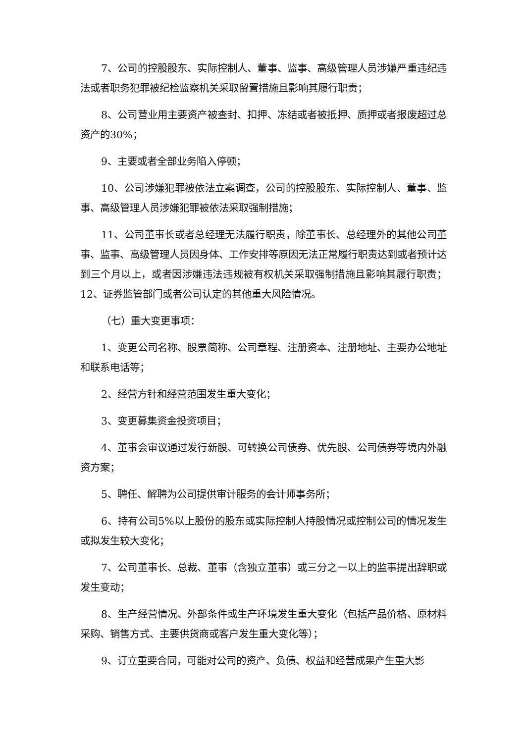7、公司的控股股东、实际控制人、董事、监事、高级管理人员涉嫌严重违纪违法或者职务犯罪被纪检监察机关采取留置措施且影响其履行职责；
8、公司营业用主要资产被查封、扣押、冻结或者被抵押、质押或者报废超过总资产的30%；
9、主要或者全部业务陷入停顿；
10、公司涉嫌犯罪被依法立案调查，公司的控股股东、实际控制人、董事、监事、高级管理人员涉嫌犯罪被依法采取强制措施；
11、公司董事长或者总经理无法履行职责，除董事长、总经理外的其他公司董事、监事、高级管理人员因身体、工作安排等原因无法正常履行职责达到或者预计达到三个月以上，或者因涉嫌违法违规被有权机关采取强制措施且影响其履行职责；12、证券监管部门或者公司认定的其他重大风险情况。
（七）重大变更事项：
1、变更公司名称、股票简称、公司章程、注册资本、注册地址、主要办公地址和联系电话等；
2、经营方针和经营范围发生重大变化；
3、变更募集资金投资项目；
4、董事会审议通过发行新股、可转换公司债券、优先股、公司债券等境内外融资方案；
5、聘任、解聘为公司提供审计服务的会计师事务所；
6、持有公司5%以上股份的股东或实际控制人持股情况或控制公司的情况发生或拟发生较大变化；
7、公司董事长、总裁、董事（含独立董事）或三分之一以上的监事提出辞职或发生变动；
8、生产经营情况、外部条件或生产环境发生重大变化（包括产品价格、原材料采购、销售方式、主要供货商或客户发生重大变化等）；
9、订立重要合同，可能对公司的资产、负债、权益和经营成果产生重大影